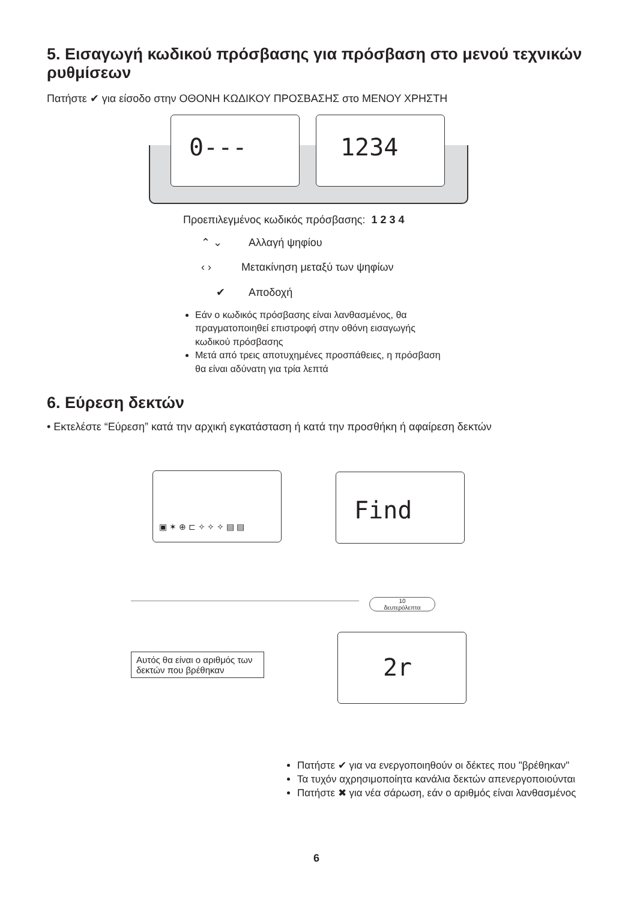5. Εισαγωγή κωδικού πρόσβασης για πρόσβαση στο μενού τεχνικών ρυθμίσεων
Πατήστε ✔ για είσοδο στην ΟΘΟΝΗ ΚΩΔΙΚΟΥ ΠΡΟΣΒΑΣΗΣ στο ΜΕΝΟΥ ΧΡΗΣΤΗ
0--- 1234
Προεπιλεγμένος κωδικός πρόσβασης: 1 2 3 4
⌃ ⌄ Αλλαγή ψηφίου
‹ › Μετακίνηση μεταξύ των ψηφίων
✔ Αποδοχή
Εάν ο κωδικός πρόσβασης είναι λανθασμένος, θα πραγματοποιηθεί επιστροφή στην οθόνη εισαγωγής κωδικού πρόσβασης
Μετά από τρεις αποτυχημένες προσπάθειες, η πρόσβαση θα είναι αδύνατη για τρία λεπτά
6. Εύρεση δεκτών
• Εκτελέστε “Εύρεση” κατά την αρχική εγκατάσταση ή κατά την προσθήκη ή αφαίρεση δεκτών
▣ ✶ ⊕ ⊏ ✧ ✧ ✧ ▤ ▤ Find
2r
10
δευτερόλεπτα
Αυτός θα είναι ο αριθμός των δεκτών που βρέθηκαν
Πατήστε ✔ για να ενεργοποιηθούν οι δέκτες που "βρέθηκαν"
Τα τυχόν αχρησιμοποίητα κανάλια δεκτών απενεργοποιούνται
Πατήστε ✖ για νέα σάρωση, εάν ο αριθμός είναι λανθασμένος
6